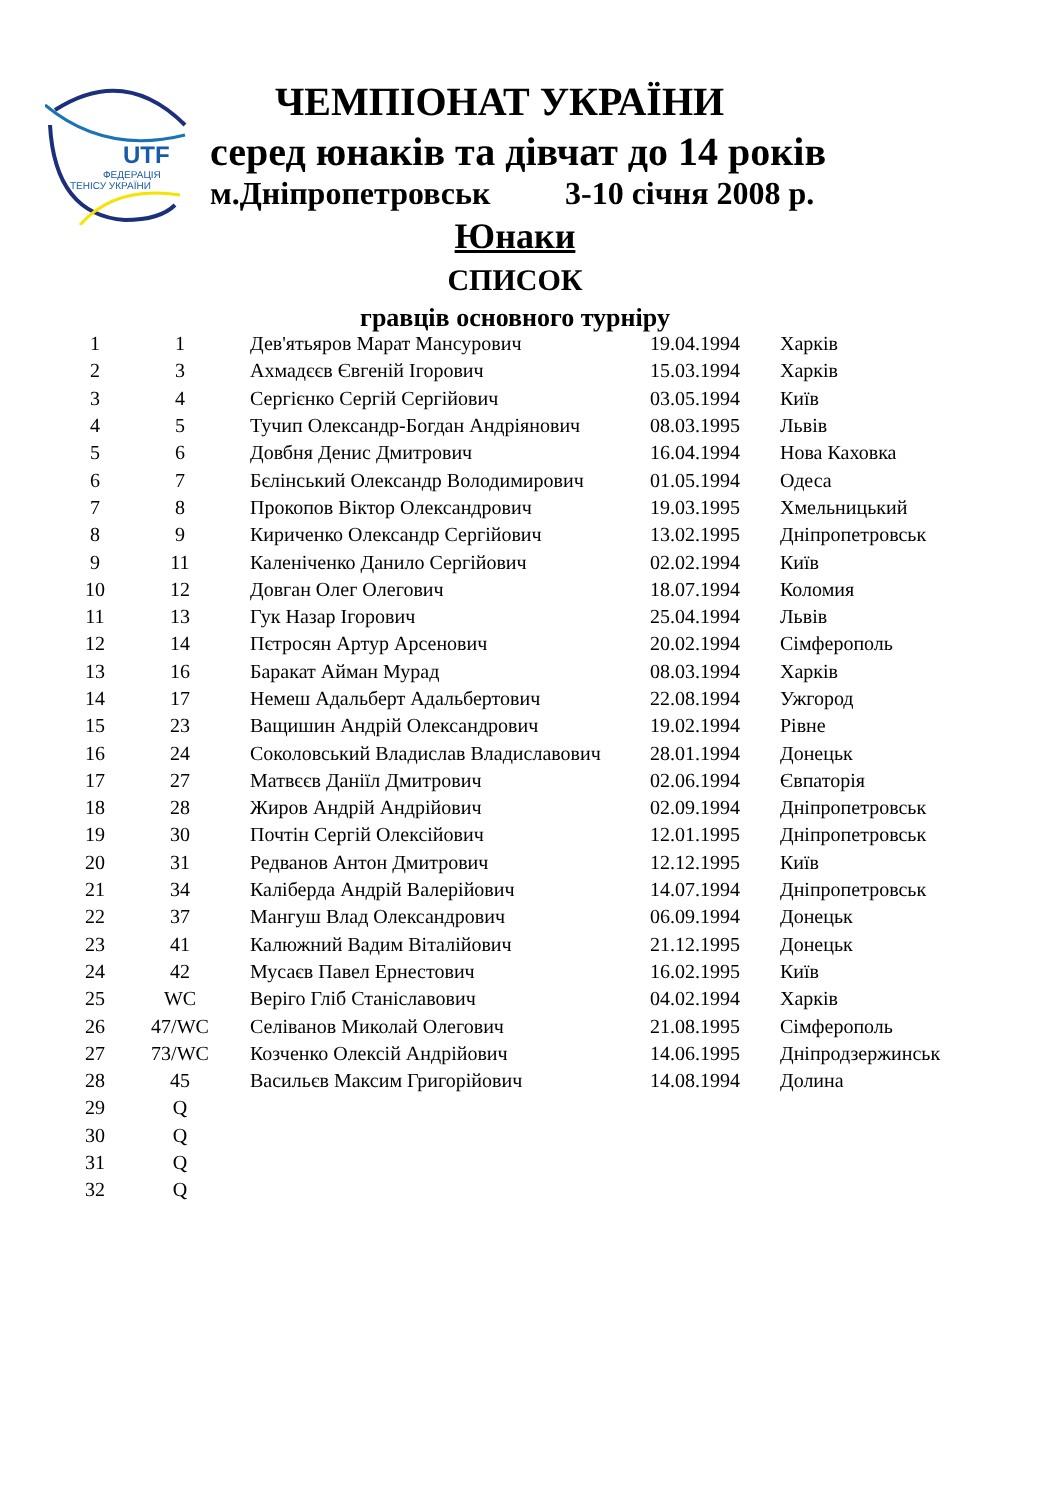UTF
ФЕДЕРАЦІЯ
ТЕНІСУ УКРАЇНИ
ЧЕМПІОНАТ УКРАЇНИ
серед юнаків та дівчат до 14 років
м.Дніпропетровськ 3-10 січня 2008 р.
Юнаки
СПИСОК
гравців основного турніру
| 1 | 1 | Дев'ятьяров Марат Мансурович | 19.04.1994 | Харків |
| 2 | 3 | Ахмадєєв Євгеній Ігорович | 15.03.1994 | Харків |
| 3 | 4 | Сергієнко Сергій Сергійович | 03.05.1994 | Київ |
| 4 | 5 | Тучип Олександр-Богдан Андріянович | 08.03.1995 | Львів |
| 5 | 6 | Довбня Денис Дмитрович | 16.04.1994 | Нова Каховка |
| 6 | 7 | Бєлінський Олександр Володимирович | 01.05.1994 | Одеса |
| 7 | 8 | Прокопов Віктор Олександрович | 19.03.1995 | Хмельницький |
| 8 | 9 | Кириченко Олександр Сергійович | 13.02.1995 | Дніпропетровськ |
| 9 | 11 | Каленіченко Данило Сергійович | 02.02.1994 | Київ |
| 10 | 12 | Довган Олег Олегович | 18.07.1994 | Коломия |
| 11 | 13 | Гук Назар Ігорович | 25.04.1994 | Львів |
| 12 | 14 | Пєтросян Артур Арсенович | 20.02.1994 | Сімферополь |
| 13 | 16 | Баракат Айман Мурад | 08.03.1994 | Харків |
| 14 | 17 | Немеш Адальберт Адальбертович | 22.08.1994 | Ужгород |
| 15 | 23 | Ващишин Андрій Олександрович | 19.02.1994 | Рівне |
| 16 | 24 | Соколовський Владислав Владиславович | 28.01.1994 | Донецьк |
| 17 | 27 | Матвєєв Даніїл Дмитрович | 02.06.1994 | Євпаторія |
| 18 | 28 | Жиров Андрій Андрійович | 02.09.1994 | Дніпропетровськ |
| 19 | 30 | Почтін Сергій Олексійович | 12.01.1995 | Дніпропетровськ |
| 20 | 31 | Редванов Антон Дмитрович | 12.12.1995 | Київ |
| 21 | 34 | Каліберда Андрій Валерійович | 14.07.1994 | Дніпропетровськ |
| 22 | 37 | Мангуш Влад Олександрович | 06.09.1994 | Донецьк |
| 23 | 41 | Калюжний Вадим Віталійович | 21.12.1995 | Донецьк |
| 24 | 42 | Мусаєв Павел Ернестович | 16.02.1995 | Київ |
| 25 | WC | Веріго Гліб Станіславович | 04.02.1994 | Харків |
| 26 | 47/WC | Селіванов Миколай Олегович | 21.08.1995 | Сімферополь |
| 27 | 73/WC | Козченко Олексій Андрійович | 14.06.1995 | Дніпродзержинськ |
| 28 | 45 | Васильєв Максим Григорійович | 14.08.1994 | Долина |
| 29 | Q | | | |
| 30 | Q | | | |
| 31 | Q | | | |
| 32 | Q | | | |